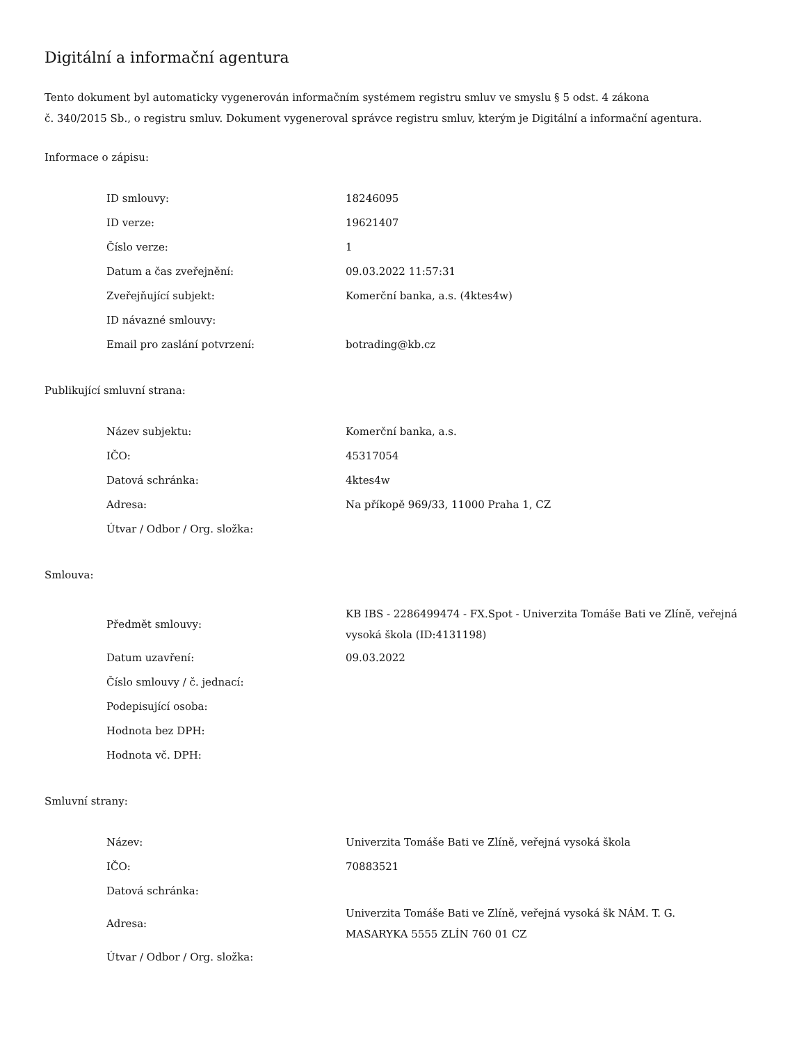Digitální a informační agentura
Tento dokument byl automaticky vygenerován informačním systémem registru smluv ve smyslu § 5 odst. 4 zákona
č. 340/2015 Sb., o registru smluv. Dokument vygeneroval správce registru smluv, kterým je Digitální a informační agentura.
Informace o zápisu:
| ID smlouvy: | 18246095 |
| ID verze: | 19621407 |
| Číslo verze: | 1 |
| Datum a čas zveřejnění: | 09.03.2022 11:57:31 |
| Zveřejňující subjekt: | Komerční banka, a.s. (4ktes4w) |
| ID návazné smlouvy: | |
| Email pro zaslání potvrzení: | botrading@kb.cz |
Publikující smluvní strana:
| Název subjektu: | Komerční banka, a.s. |
| IČO: | 45317054 |
| Datová schránka: | 4ktes4w |
| Adresa: | Na příkopě 969/33, 11000 Praha 1, CZ |
| Útvar / Odbor / Org. složka: | |
Smlouva:
| Předmět smlouvy: | KB IBS - 2286499474 - FX.Spot - Univerzita Tomáše Bati ve Zlíně, veřejná vysoká škola (ID:4131198) |
| Datum uzavření: | 09.03.2022 |
| Číslo smlouvy / č. jednací: | |
| Podepisující osoba: | |
| Hodnota bez DPH: | |
| Hodnota vč. DPH: | |
Smluvní strany:
| Název: | Univerzita Tomáše Bati ve Zlíně, veřejná vysoká škola |
| IČO: | 70883521 |
| Datová schránka: | |
| Adresa: | Univerzita Tomáše Bati ve Zlíně, veřejná vysoká šk NÁM. T. G. MASARYKA 5555 ZLÍN 760 01 CZ |
| Útvar / Odbor / Org. složka: | |